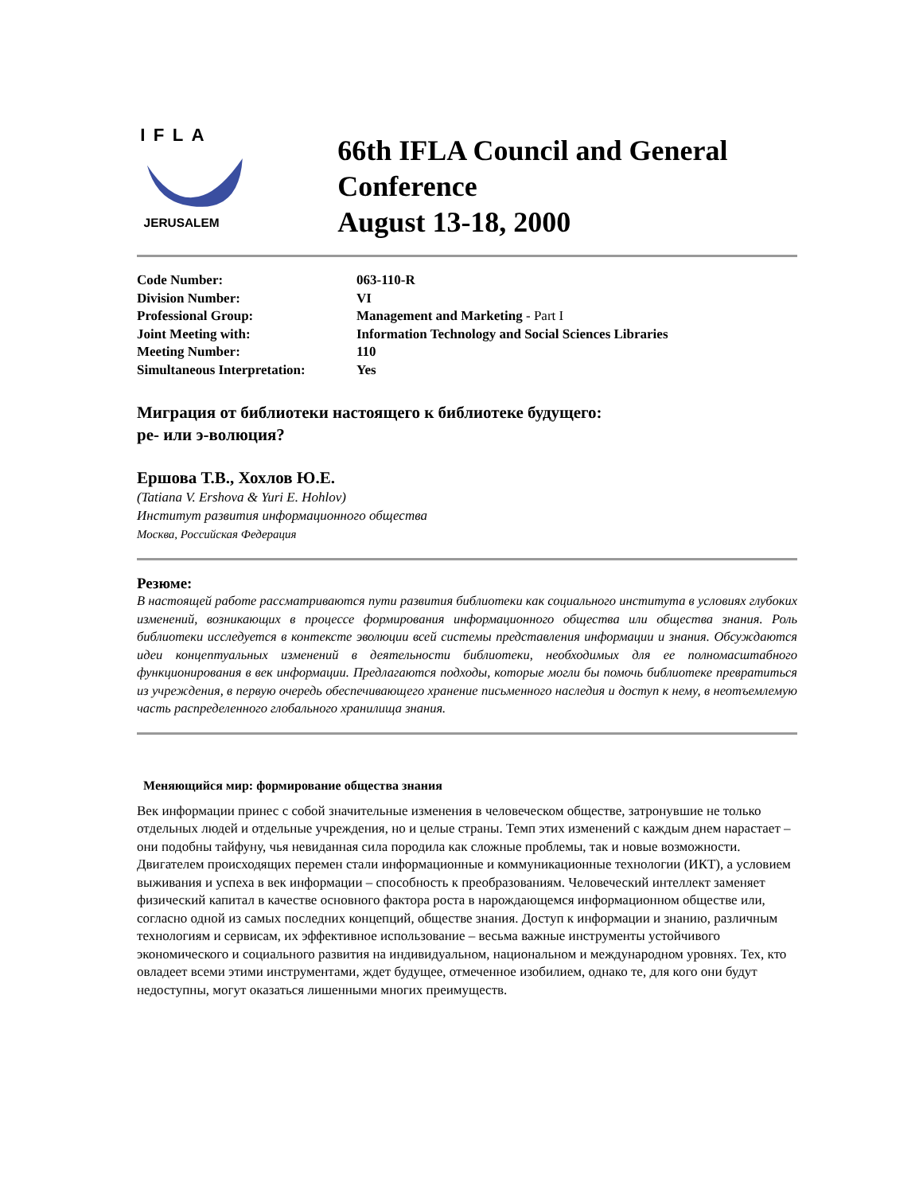IFLA
JERUSALEM
66th IFLA Council and General Conference
August 13-18, 2000
| Code Number: | 063-110-R |
| Division Number: | VI |
| Professional Group: | Management and Marketing - Part I |
| Joint Meeting with: | Information Technology and Social Sciences Libraries |
| Meeting Number: | 110 |
| Simultaneous Interpretation: | Yes |
Миграция от библиотеки настоящего к библиотеке будущего:
ре- или э-волюция?
Ершова Т.В., Хохлов Ю.Е.
(Tatiana V. Ershova & Yuri E. Hohlov)
Институт развития информационного общества
Москва, Российская Федерация
Резюме:
В настоящей работе рассматриваются пути развития библиотеки как социального института в условиях глубоких изменений, возникающих в процессе формирования информационного общества или общества знания. Роль библиотеки исследуется в контексте эволюции всей системы представления информации и знания. Обсуждаются идеи концептуальных изменений в деятельности библиотеки, необходимых для ее полномасштабного функционирования в век информации. Предлагаются подходы, которые могли бы помочь библиотеке превратиться из учреждения, в первую очередь обеспечивающего хранение письменного наследия и доступ к нему, в неотъемлемую часть распределенного глобального хранилища знания.
Меняющийся мир: формирование общества знания
Век информации принес с собой значительные изменения в человеческом обществе, затронувшие не только отдельных людей и отдельные учреждения, но и целые страны. Темп этих изменений с каждым днем нарастает – они подобны тайфуну, чья невиданная сила породила как сложные проблемы, так и новые возможности. Двигателем происходящих перемен стали информационные и коммуникационные технологии (ИКТ), а условием выживания и успеха в век информации – способность к преобразованиям. Человеческий интеллект заменяет физический капитал в качестве основного фактора роста в нарождающемся информационном обществе или, согласно одной из самых последних концепций, обществе знания. Доступ к информации и знанию, различным технологиям и сервисам, их эффективное использование – весьма важные инструменты устойчивого экономического и социального развития на индивидуальном, национальном и международном уровнях. Тех, кто овладеет всеми этими инструментами, ждет будущее, отмеченное изобилием, однако те, для кого они будут недоступны, могут оказаться лишенными многих преимуществ.